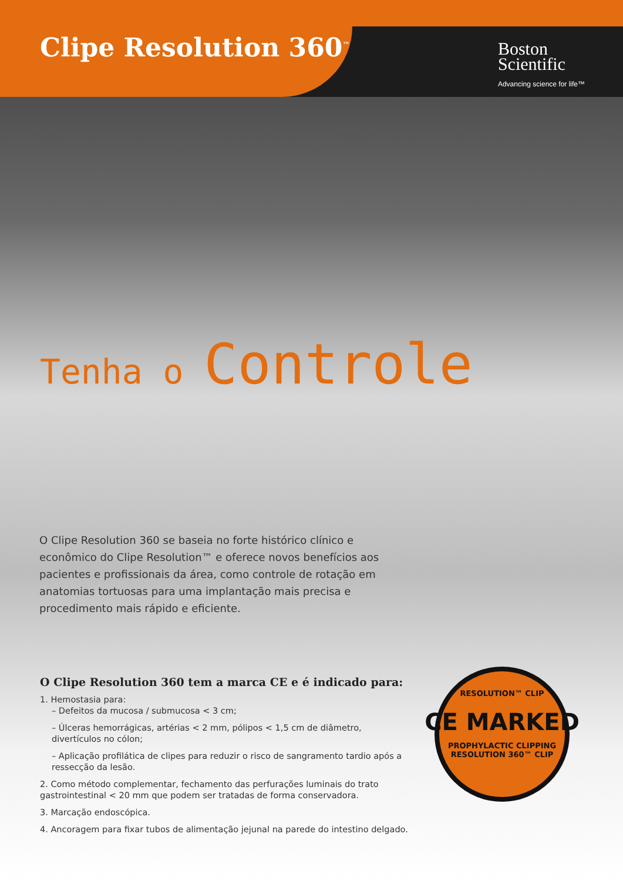Clipe Resolution 360<sup>™</sup>
Boston
Scientific
Advancing science for life™
Tenha o Controle
O Clipe Resolution 360 se baseia no forte histórico clínico e econômico do Clipe Resolution™ e oferece novos benefícios aos pacientes e profissionais da área, como controle de rotação em anatomias tortuosas para uma implantação mais precisa e procedimento mais rápido e eficiente.
O Clipe Resolution 360 tem a marca CE e é indicado para:
1. Hemostasia para:
– Defeitos da mucosa / submucosa < 3 cm;
– Úlceras hemorrágicas, artérias < 2 mm, pólipos < 1,5 cm de diâmetro, divertículos no cólon;
– Aplicação profilática de clipes para reduzir o risco de sangramento tardio após a ressecção da lesão.
2. Como método complementar, fechamento das perfurações luminais do trato gastrointestinal < 20 mm que podem ser tratadas de forma conservadora.
3. Marcação endoscópica.
4. Ancoragem para fixar tubos de alimentação jejunal na parede do intestino delgado.
RESOLUTION™ CLIP
CE MARKED
PROPHYLACTIC CLIPPING
RESOLUTION 360™ CLIP